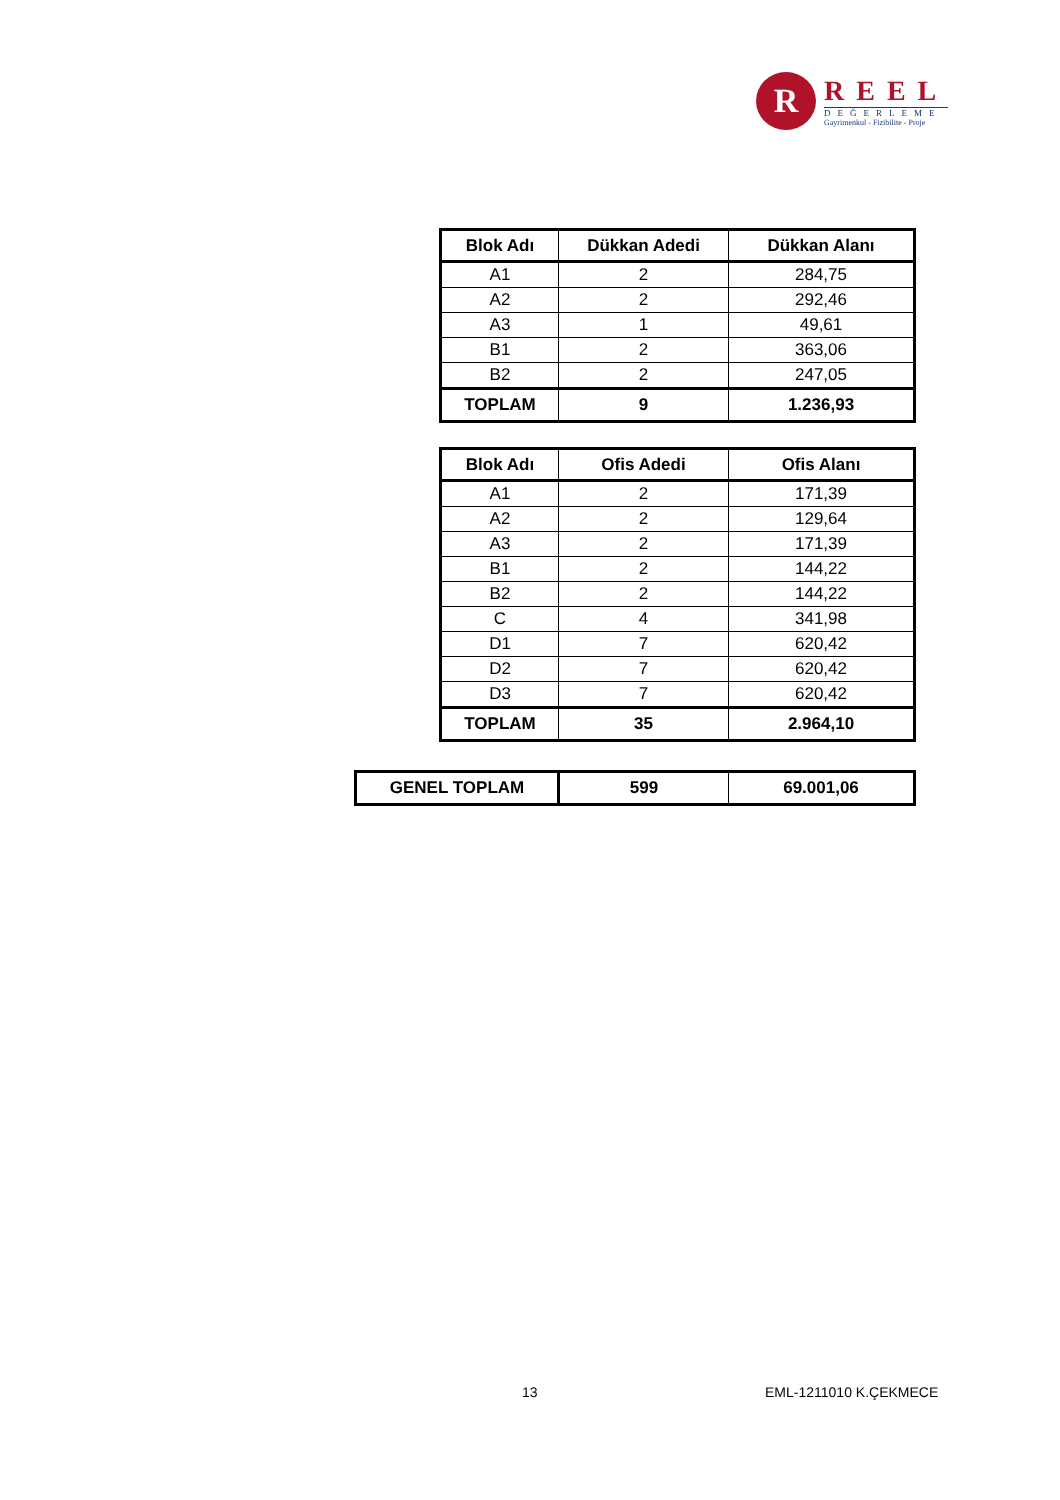R
REEL
DEĞERLEME
Gayrimenkul - Fizibilite - Proje
| Blok Adı | Dükkan Adedi | Dükkan Alanı |
| --- | --- | --- |
| A1 | 2 | 284,75 |
| A2 | 2 | 292,46 |
| A3 | 1 | 49,61 |
| B1 | 2 | 363,06 |
| B2 | 2 | 247,05 |
| TOPLAM | 9 | 1.236,93 |
| Blok Adı | Ofis Adedi | Ofis Alanı |
| --- | --- | --- |
| A1 | 2 | 171,39 |
| A2 | 2 | 129,64 |
| A3 | 2 | 171,39 |
| B1 | 2 | 144,22 |
| B2 | 2 | 144,22 |
| C | 4 | 341,98 |
| D1 | 7 | 620,42 |
| D2 | 7 | 620,42 |
| D3 | 7 | 620,42 |
| TOPLAM | 35 | 2.964,10 |
| GENEL TOPLAM | 599 | 69.001,06 |
13 EML-1211010 K.ÇEKMECE